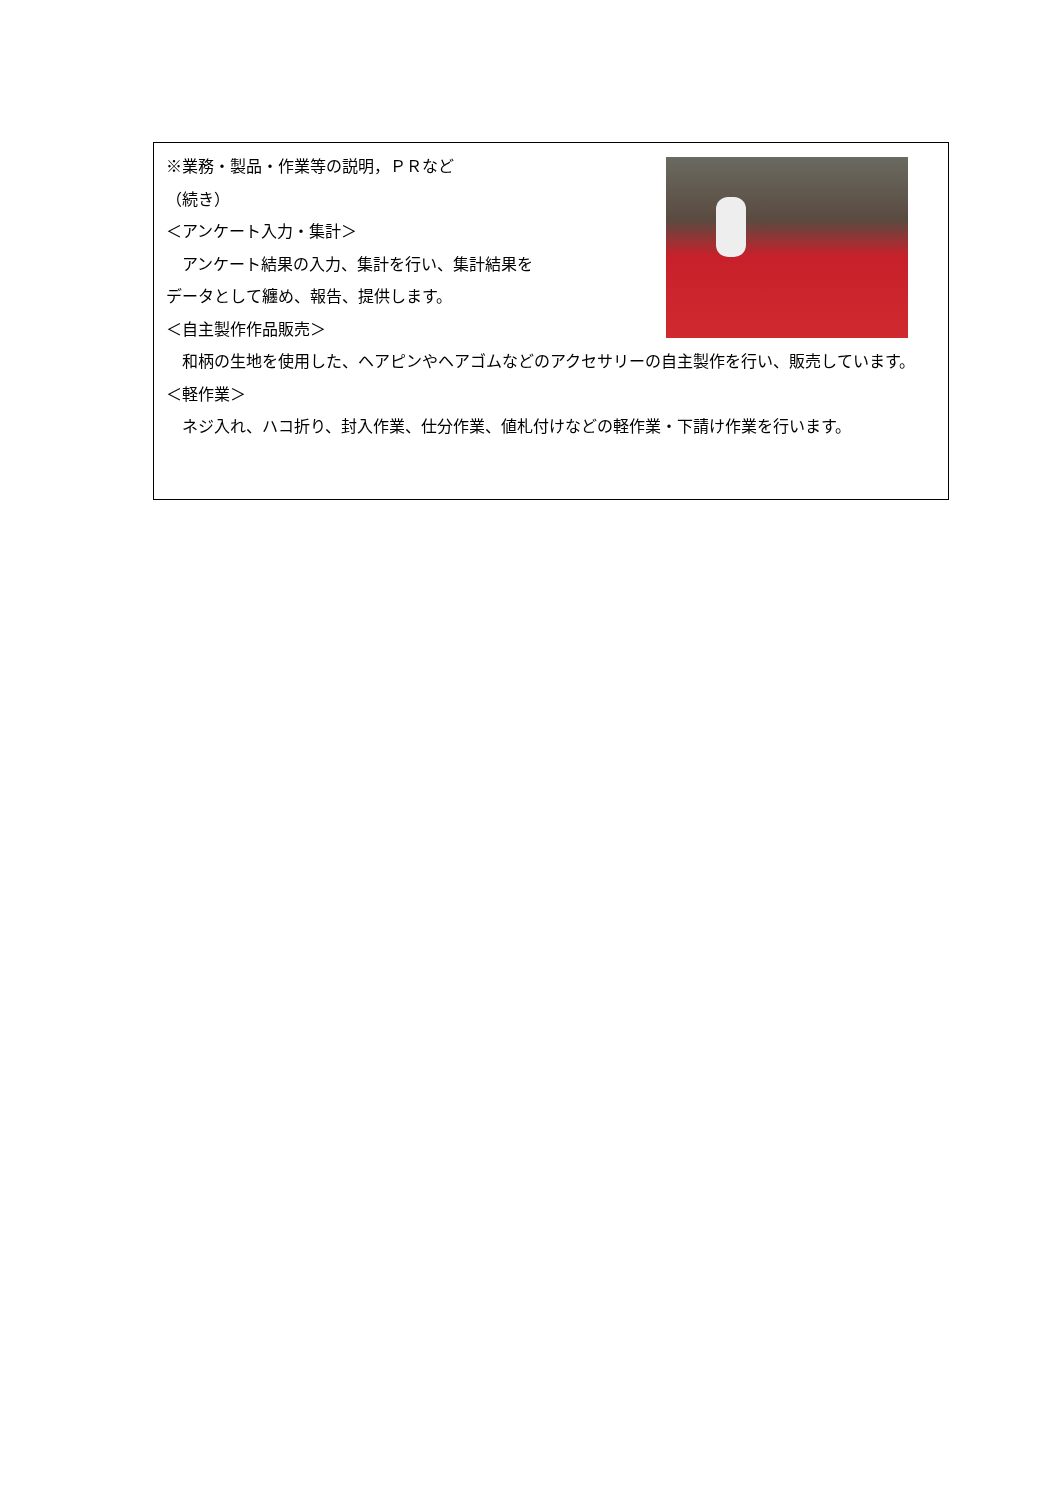※業務・製品・作業等の説明，ＰＲなど
（続き）
＜アンケート入力・集計＞
　アンケート結果の入力、集計を行い、集計結果を
データとして纏め、報告、提供します。
＜自主製作作品販売＞
　和柄の生地を使用した、ヘアピンやヘアゴムなどのアクセサリーの自主製作を行い、販売しています。
＜軽作業＞
　ネジ入れ、ハコ折り、封入作業、仕分作業、値札付けなどの軽作業・下請け作業を行います。